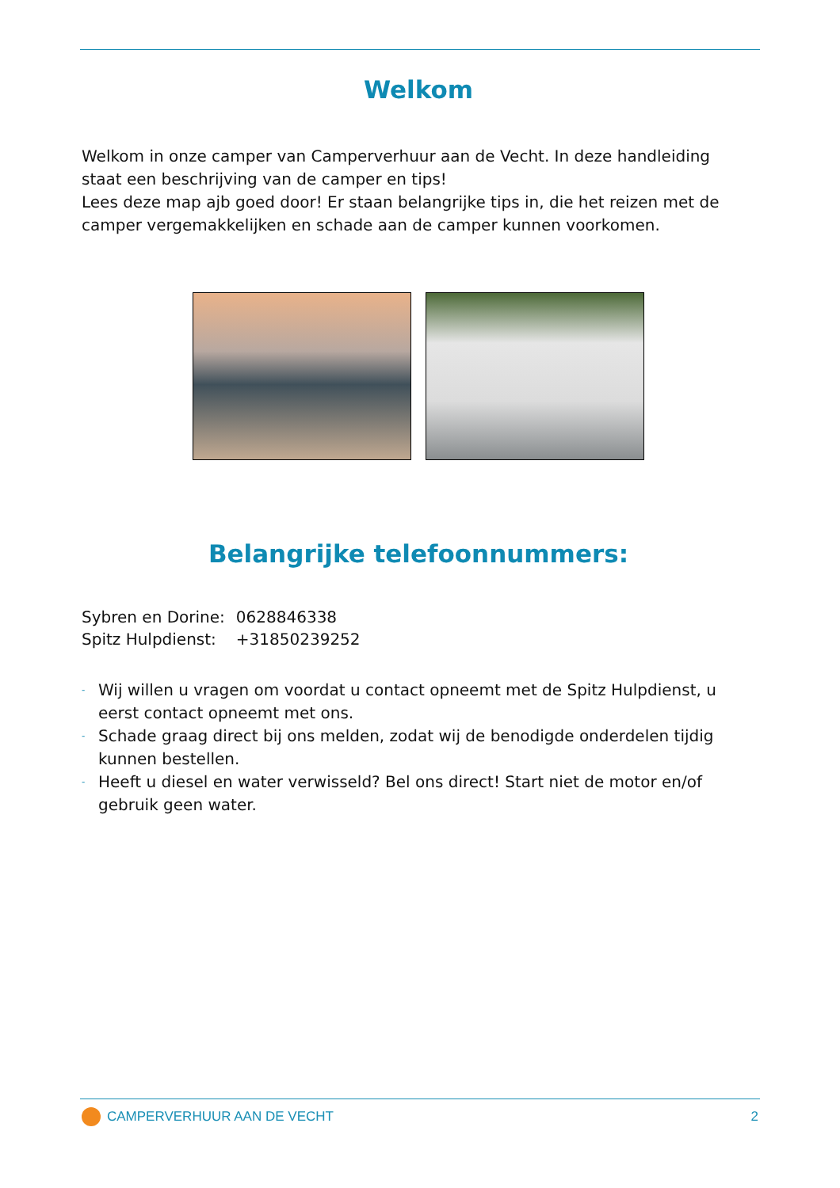Welkom
Welkom in onze camper van Camperverhuur aan de Vecht. In deze handleiding staat een beschrijving van de camper en tips!
Lees deze map ajb goed door! Er staan belangrijke tips in, die het reizen met de camper vergemakkelijken en schade aan de camper kunnen voorkomen.
Belangrijke telefoonnummers:
| Sybren en Dorine: | 0628846338 |
| Spitz Hulpdienst: | +31850239252 |
- Wij willen u vragen om voordat u contact opneemt met de Spitz Hulpdienst, u eerst contact opneemt met ons.
- Schade graag direct bij ons melden, zodat wij de benodigde onderdelen tijdig kunnen bestellen.
- Heeft u diesel en water verwisseld? Bel ons direct! Start niet de motor en/of gebruik geen water.
CAMPERVERHUUR AAN DE VECHT 2